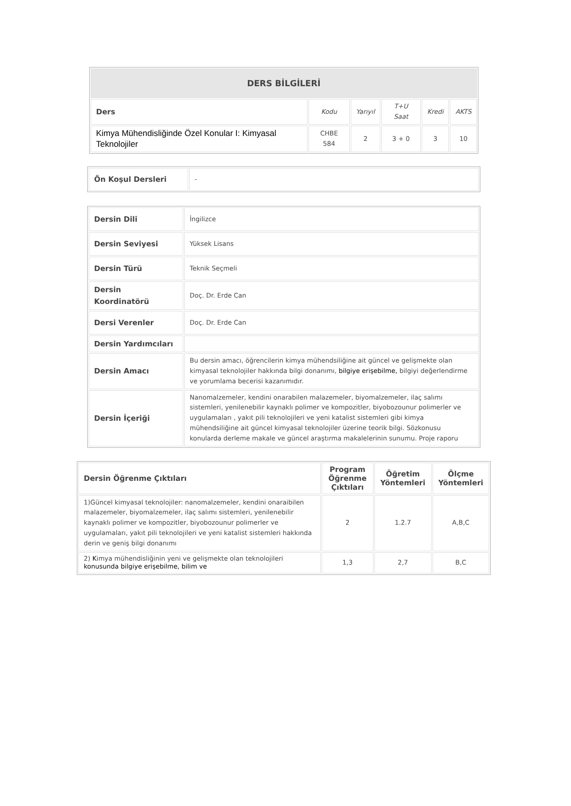| DERS BİLGİLERİ | | | | | |
| --- | --- | --- | --- | --- | --- |
| Ders | Kodu | Yarıyıl | T+U Saat | Kredi | AKTS |
| Kimya Mühendisliğinde Özel Konular I: Kimyasal Teknolojiler | CHBE 584 | 2 | 3 + 0 | 3 | 10 |
| Ön Koşul Dersleri | - |
| Dersin Dili | İngilizce |
| Dersin Seviyesi | Yüksek Lisans |
| Dersin Türü | Teknik Seçmeli |
| Dersin Koordinatörü | Doç. Dr. Erde Can |
| Dersi Verenler | Doç. Dr. Erde Can |
| Dersin Yardımcıları | |
| Dersin Amacı | Bu dersin amacı, öğrencilerin kimya mühendsiliğine ait güncel ve gelişmekte olan kimyasal teknolojiler hakkında bilgi donanımı, bilgiye erişebilme, bilgiyi değerlendirme ve yorumlama becerisi kazanımıdır. |
| Dersin İçeriği | Nanomalzemeler, kendini onarabilen malazemeler, biyomalzemeler, ilaç salımı sistemleri, yenilenebilir kaynaklı polimer ve kompozitler, biyobozounur polimerler ve uygulamaları , yakıt pili teknolojileri ve yeni katalist sistemleri gibi kimya mühendsiliğine ait güncel kimyasal teknolojiler üzerine teorik bilgi. Sözkonusu konularda derleme makale ve güncel araştırma makalelerinin sunumu. Proje raporu |
| Dersin Öğrenme Çıktıları | Program Öğrenme Çıktıları | Öğretim Yöntemleri | Ölçme Yöntemleri |
| --- | --- | --- | --- |
| 1)Güncel kimyasal teknolojiler: nanomalzemeler, kendini onaraibilen malazemeler, biyomalzemeler, ilaç salımı sistemleri, yenilenebilir kaynaklı polimer ve kompozitler, biyobozounur polimerler ve uygulamaları, yakıt pili teknolojileri ve yeni katalist sistemleri hakkında derin ve geniş bilgi donanımı | 2 | 1.2.7 | A,B,C |
| 2) K imya mühendisliğinin yeni ve gelişmekte olan teknolojileri konusunda bilgiye erişebilme, bilim ve | 1,3 | 2,7 | B,C |